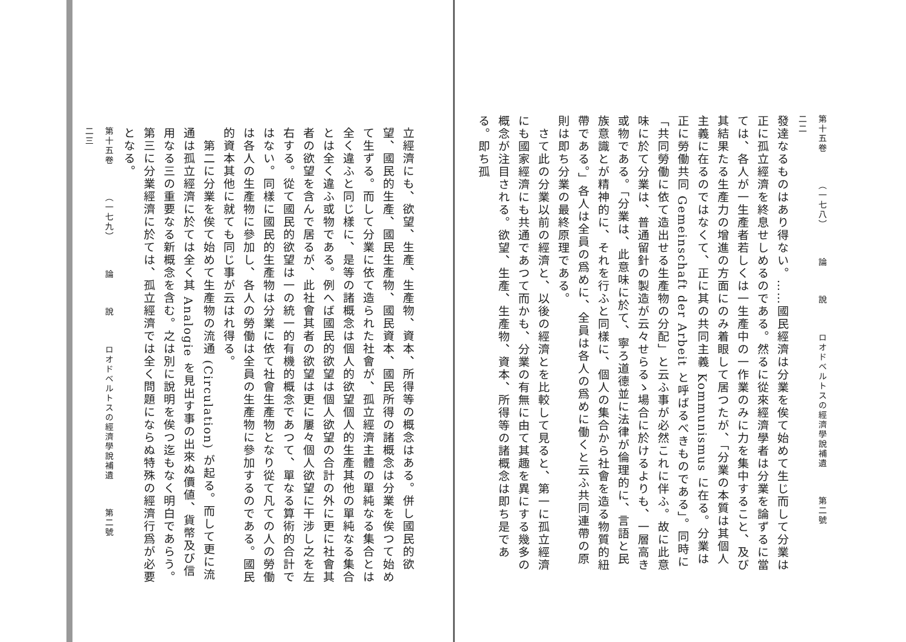第十五卷 （一七八） 論 說 ロオドベルトスの經濟學說補遺 第二號 二二
發達なるものはあり得ない。……國民經濟は分業を俟て始めて生じ而して分業は正に孤立經濟を終息せしめるのである。然るに從來經濟學者は分業を論ずるに當ては、各人が一生產者若しくは一生產中の一作業のみに力を集中すること、及び其結果たる生產力の增進の方面にのみ着眼して居つたが、「分業の本質は其個人主義に在るのではなくて、正に其の共同主義 Kommunismus に在る。分業は正に勞働共同 Gemeinschaft der Arbeit と呼ばるべきものである」。同時に「共同勞働に依て造出せる生產物の分配」と云ふ事が必然これに伴ふ。故に此意味に於て分業は、普通留針の製造が云々せらるゝ場合に於けるよりも、一層高き或物である。「分業は、此意味に於て、寧ろ道德並に法律が倫理的に、言語と民族意識とが精神的に、それを行ふと同樣に、個人の集合から社會を造る物質的紐帶である。」各人は全員の爲めに、全員は各人の爲めに働くと云ふ共同連帶の原則は即ち分業の最終原理である。
　さて此の分業以前の經濟と、以後の經濟とを比較して見ると、第一に孤立經濟にも國家經濟にも共通であつて而かも、分業の有無に由て其趣を異にする幾多の概念が注目される。欲望、生產、生產物、資本、所得等の諸概念は即ち是である。即ち孤
立經濟にも、欲望、生產、生產物、資本、所得等の概念はある。併し國民的欲望、國民的生產、國民生產物、國民資本、國民所得の諸概念は分業を俟つて始めて生ずる。而して分業に依て造られた社會が、孤立經濟主體の單純なる集合とは全く違ふと同じ樣に、是等の諸概念は個人的欲望個人的生產其他の單純なる集合とは全く違ふ或物である。例へば國民的欲望は個人欲望の合計の外に更に社會其者の欲望を含んで居るが、此社會其者の欲望は更に屢々個人欲望に干涉し之を左右する。從て國民的欲望は一の統一的有機的概念であつて、單なる算術的合計ではない。同樣に國民的生產物は分業に依て社會生產物となり從て凡ての人の勞働は各人の生產物に參加し、各人の勞働は全員の生產物に參加するのである。國民的資本其他に就ても同じ事が云はれ得る。
　第二に分業を俟て始めて生產物の流通 (Circulation) が起る。而して更に流通は孤立經濟に於ては全く其 Analogie を見出す事の出來ぬ價値、貨幣及び信用なる三の重要なる新概念を含む。之は別に說明を俟つ迄もなく明白であらう。第三に分業經濟に於ては、孤立經濟では全く問題にならぬ特殊の經濟行爲が必要となる。
第十五卷 （一七九） 論 說 ロオドベルトスの經濟學說補遺 第二號 二三